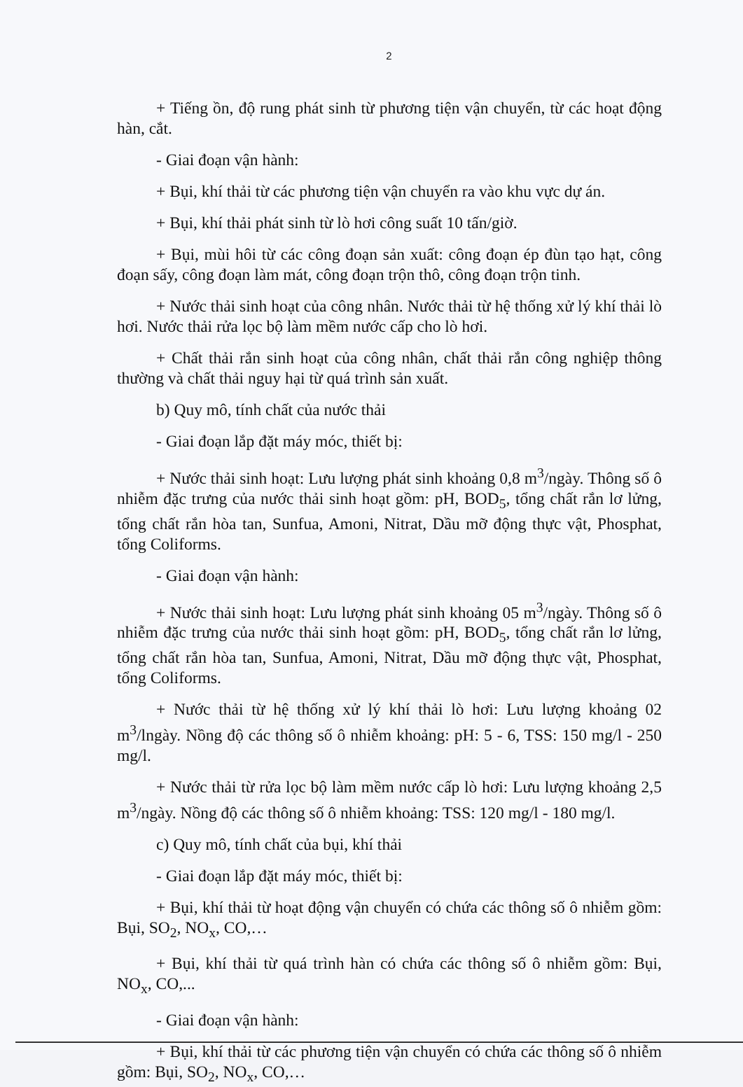2
+ Tiếng ồn, độ rung phát sinh từ phương tiện vận chuyển, từ các hoạt động hàn, cắt.
- Giai đoạn vận hành:
+ Bụi, khí thải từ các phương tiện vận chuyển ra vào khu vực dự án.
+ Bụi, khí thải phát sinh từ lò hơi công suất 10 tấn/giờ.
+ Bụi, mùi hôi từ các công đoạn sản xuất: công đoạn ép đùn tạo hạt, công đoạn sấy, công đoạn làm mát, công đoạn trộn thô, công đoạn trộn tinh.
+ Nước thải sinh hoạt của công nhân. Nước thải từ hệ thống xử lý khí thải lò hơi. Nước thải rửa lọc bộ làm mềm nước cấp cho lò hơi.
+ Chất thải rắn sinh hoạt của công nhân, chất thải rắn công nghiệp thông thường và chất thải nguy hại từ quá trình sản xuất.
b) Quy mô, tính chất của nước thải
- Giai đoạn lắp đặt máy móc, thiết bị:
+ Nước thải sinh hoạt: Lưu lượng phát sinh khoảng 0,8 m<sup>3</sup>/ngày. Thông số ô nhiễm đặc trưng của nước thải sinh hoạt gồm: pH, BOD<sub>5</sub>, tổng chất rắn lơ lửng, tổng chất rắn hòa tan, Sunfua, Amoni, Nitrat, Dầu mỡ động thực vật, Phosphat, tổng Coliforms.
- Giai đoạn vận hành:
+ Nước thải sinh hoạt: Lưu lượng phát sinh khoảng 05 m<sup>3</sup>/ngày. Thông số ô nhiễm đặc trưng của nước thải sinh hoạt gồm: pH, BOD<sub>5</sub>, tổng chất rắn lơ lửng, tổng chất rắn hòa tan, Sunfua, Amoni, Nitrat, Dầu mỡ động thực vật, Phosphat, tổng Coliforms.
+ Nước thải từ hệ thống xử lý khí thải lò hơi: Lưu lượng khoảng 02 m<sup>3</sup>/lngày. Nồng độ các thông số ô nhiễm khoảng: pH: 5 - 6, TSS: 150 mg/l - 250 mg/l.
+ Nước thải từ rửa lọc bộ làm mềm nước cấp lò hơi: Lưu lượng khoảng 2,5 m<sup>3</sup>/ngày. Nồng độ các thông số ô nhiễm khoảng: TSS: 120 mg/l - 180 mg/l.
c) Quy mô, tính chất của bụi, khí thải
- Giai đoạn lắp đặt máy móc, thiết bị:
+ Bụi, khí thải từ hoạt động vận chuyển có chứa các thông số ô nhiễm gồm: Bụi, SO<sub>2</sub>, NO<sub>x</sub>, CO,…
+ Bụi, khí thải từ quá trình hàn có chứa các thông số ô nhiễm gồm: Bụi, NO<sub>x</sub>, CO,...
- Giai đoạn vận hành:
+ Bụi, khí thải từ các phương tiện vận chuyển có chứa các thông số ô nhiễm gồm: Bụi, SO<sub>2</sub>, NO<sub>x</sub>, CO,…